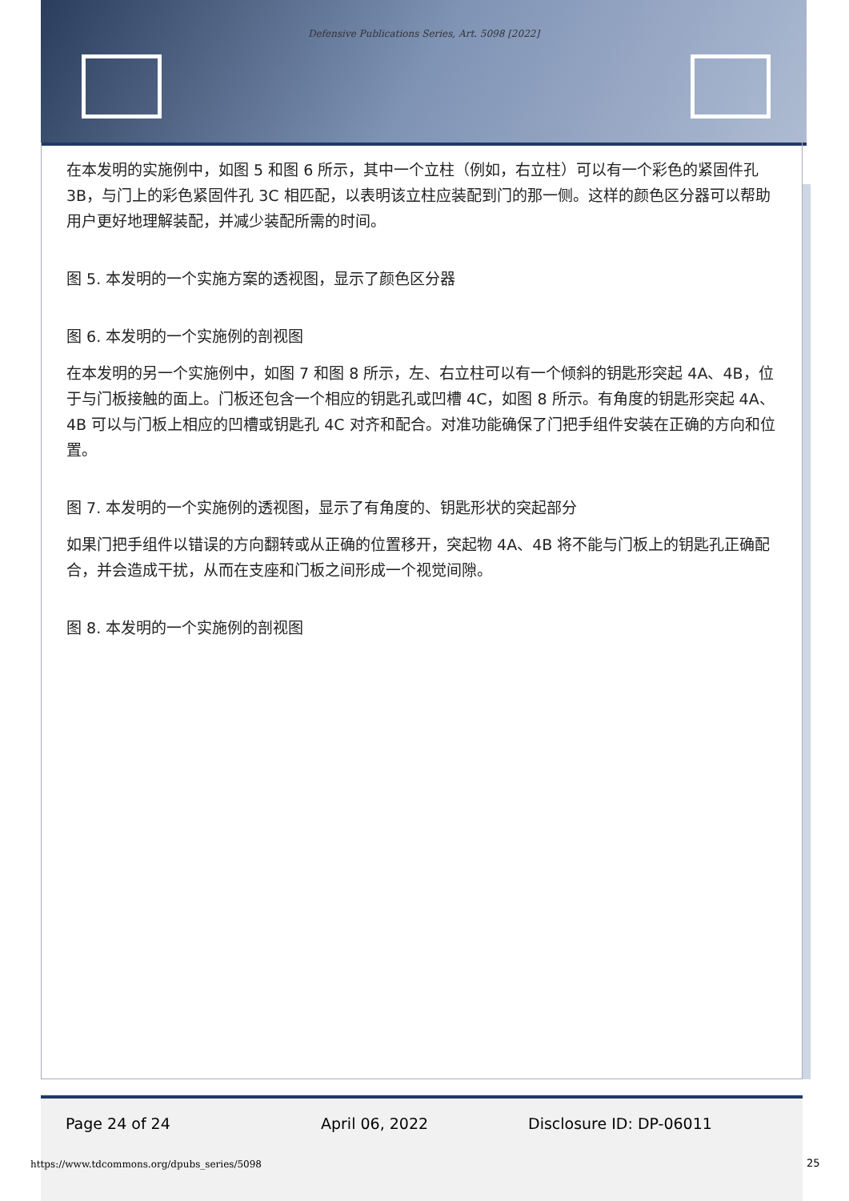Defensive Publications Series, Art. 5098 [2022]
在本发明的实施例中，如图 5 和图 6 所示，其中一个立柱（例如，右立柱）可以有一个彩色的紧固件孔 3B，与门上的彩色紧固件孔 3C 相匹配，以表明该立柱应装配到门的那一侧。这样的颜色区分器可以帮助用户更好地理解装配，并减少装配所需的时间。
图 5. 本发明的一个实施方案的透视图，显示了颜色区分器
图 6. 本发明的一个实施例的剖视图
在本发明的另一个实施例中，如图 7 和图 8 所示，左、右立柱可以有一个倾斜的钥匙形突起 4A、4B，位于与门板接触的面上。门板还包含一个相应的钥匙孔或凹槽 4C，如图 8 所示。有角度的钥匙形突起 4A、4B 可以与门板上相应的凹槽或钥匙孔 4C 对齐和配合。对准功能确保了门把手组件安装在正确的方向和位置。
图 7. 本发明的一个实施例的透视图，显示了有角度的、钥匙形状的突起部分
如果门把手组件以错误的方向翻转或从正确的位置移开，突起物 4A、4B 将不能与门板上的钥匙孔正确配合，并会造成干扰，从而在支座和门板之间形成一个视觉间隙。
图 8. 本发明的一个实施例的剖视图
Page 24 of 24 April 06, 2022 Disclosure ID: DP-06011
https://www.tdcommons.org/dpubs_series/5098
25